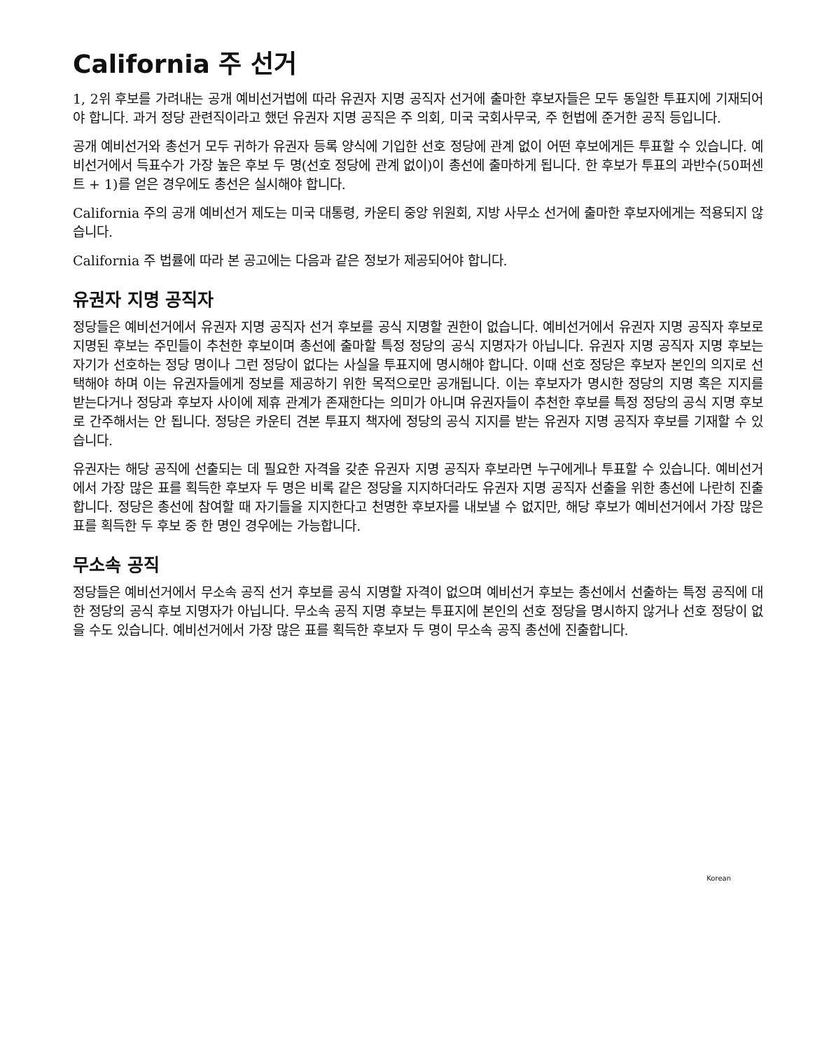California 주 선거
1, 2위 후보를 가려내는 공개 예비선거법에 따라 유권자 지명 공직자 선거에 출마한 후보자들은 모두 동일한 투표지에 기재되어야 합니다. 과거 정당 관련직이라고 했던 유권자 지명 공직은 주 의회, 미국 국회사무국, 주 헌법에 준거한 공직 등입니다.
공개 예비선거와 총선거 모두 귀하가 유권자 등록 양식에 기입한 선호 정당에 관계 없이 어떤 후보에게든 투표할 수 있습니다. 예비선거에서 득표수가 가장 높은 후보 두 명(선호 정당에 관계 없이)이 총선에 출마하게 됩니다. 한 후보가 투표의 과반수(50퍼센트 + 1)를 얻은 경우에도 총선은 실시해야 합니다.
California 주의 공개 예비선거 제도는 미국 대통령, 카운티 중앙 위원회, 지방 사무소 선거에 출마한 후보자에게는 적용되지 않습니다.
California 주 법률에 따라 본 공고에는 다음과 같은 정보가 제공되어야 합니다.
유권자 지명 공직자
정당들은 예비선거에서 유권자 지명 공직자 선거 후보를 공식 지명할 권한이 없습니다. 예비선거에서 유권자 지명 공직자 후보로 지명된 후보는 주민들이 추천한 후보이며 총선에 출마할 특정 정당의 공식 지명자가 아닙니다. 유권자 지명 공직자 지명 후보는 자기가 선호하는 정당 명이나 그런 정당이 없다는 사실을 투표지에 명시해야 합니다. 이때 선호 정당은 후보자 본인의 의지로 선택해야 하며 이는 유권자들에게 정보를 제공하기 위한 목적으로만 공개됩니다. 이는 후보자가 명시한 정당의 지명 혹은 지지를 받는다거나 정당과 후보자 사이에 제휴 관계가 존재한다는 의미가 아니며 유권자들이 추천한 후보를 특정 정당의 공식 지명 후보로 간주해서는 안 됩니다. 정당은 카운티 견본 투표지 책자에 정당의 공식 지지를 받는 유권자 지명 공직자 후보를 기재할 수 있습니다.
유권자는 해당 공직에 선출되는 데 필요한 자격을 갖춘 유권자 지명 공직자 후보라면 누구에게나 투표할 수 있습니다. 예비선거에서 가장 많은 표를 획득한 후보자 두 명은 비록 같은 정당을 지지하더라도 유권자 지명 공직자 선출을 위한 총선에 나란히 진출합니다. 정당은 총선에 참여할 때 자기들을 지지한다고 천명한 후보자를 내보낼 수 없지만, 해당 후보가 예비선거에서 가장 많은 표를 획득한 두 후보 중 한 명인 경우에는 가능합니다.
무소속 공직
정당들은 예비선거에서 무소속 공직 선거 후보를 공식 지명할 자격이 없으며 예비선거 후보는 총선에서 선출하는 특정 공직에 대한 정당의 공식 후보 지명자가 아닙니다. 무소속 공직 지명 후보는 투표지에 본인의 선호 정당을 명시하지 않거나 선호 정당이 없을 수도 있습니다. 예비선거에서 가장 많은 표를 획득한 후보자 두 명이 무소속 공직 총선에 진출합니다.
Korean